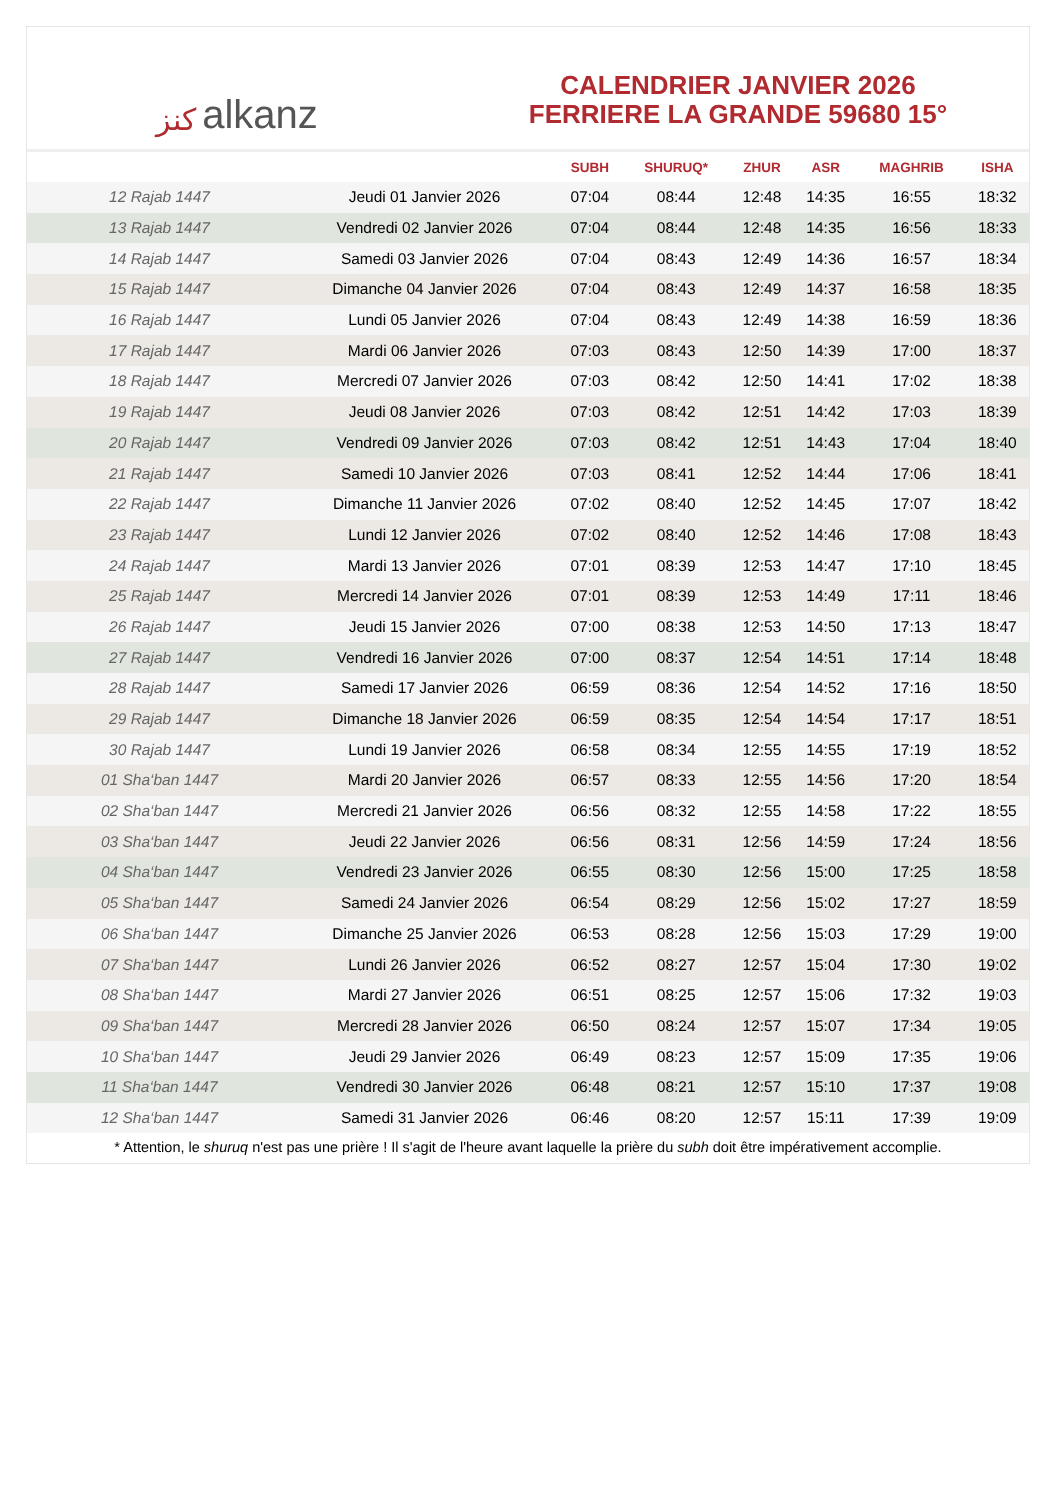ﻛﻨﺰ alkanz
CALENDRIER JANVIER 2026
FERRIERE LA GRANDE 59680 15°
| | | SUBH | SHURUQ* | ZHUR | ASR | MAGHRIB | ISHA |
| --- | --- | --- | --- | --- | --- | --- | --- |
| 12 Rajab 1447 | Jeudi 01 Janvier 2026 | 07:04 | 08:44 | 12:48 | 14:35 | 16:55 | 18:32 |
| 13 Rajab 1447 | Vendredi 02 Janvier 2026 | 07:04 | 08:44 | 12:48 | 14:35 | 16:56 | 18:33 |
| 14 Rajab 1447 | Samedi 03 Janvier 2026 | 07:04 | 08:43 | 12:49 | 14:36 | 16:57 | 18:34 |
| 15 Rajab 1447 | Dimanche 04 Janvier 2026 | 07:04 | 08:43 | 12:49 | 14:37 | 16:58 | 18:35 |
| 16 Rajab 1447 | Lundi 05 Janvier 2026 | 07:04 | 08:43 | 12:49 | 14:38 | 16:59 | 18:36 |
| 17 Rajab 1447 | Mardi 06 Janvier 2026 | 07:03 | 08:43 | 12:50 | 14:39 | 17:00 | 18:37 |
| 18 Rajab 1447 | Mercredi 07 Janvier 2026 | 07:03 | 08:42 | 12:50 | 14:41 | 17:02 | 18:38 |
| 19 Rajab 1447 | Jeudi 08 Janvier 2026 | 07:03 | 08:42 | 12:51 | 14:42 | 17:03 | 18:39 |
| 20 Rajab 1447 | Vendredi 09 Janvier 2026 | 07:03 | 08:42 | 12:51 | 14:43 | 17:04 | 18:40 |
| 21 Rajab 1447 | Samedi 10 Janvier 2026 | 07:03 | 08:41 | 12:52 | 14:44 | 17:06 | 18:41 |
| 22 Rajab 1447 | Dimanche 11 Janvier 2026 | 07:02 | 08:40 | 12:52 | 14:45 | 17:07 | 18:42 |
| 23 Rajab 1447 | Lundi 12 Janvier 2026 | 07:02 | 08:40 | 12:52 | 14:46 | 17:08 | 18:43 |
| 24 Rajab 1447 | Mardi 13 Janvier 2026 | 07:01 | 08:39 | 12:53 | 14:47 | 17:10 | 18:45 |
| 25 Rajab 1447 | Mercredi 14 Janvier 2026 | 07:01 | 08:39 | 12:53 | 14:49 | 17:11 | 18:46 |
| 26 Rajab 1447 | Jeudi 15 Janvier 2026 | 07:00 | 08:38 | 12:53 | 14:50 | 17:13 | 18:47 |
| 27 Rajab 1447 | Vendredi 16 Janvier 2026 | 07:00 | 08:37 | 12:54 | 14:51 | 17:14 | 18:48 |
| 28 Rajab 1447 | Samedi 17 Janvier 2026 | 06:59 | 08:36 | 12:54 | 14:52 | 17:16 | 18:50 |
| 29 Rajab 1447 | Dimanche 18 Janvier 2026 | 06:59 | 08:35 | 12:54 | 14:54 | 17:17 | 18:51 |
| 30 Rajab 1447 | Lundi 19 Janvier 2026 | 06:58 | 08:34 | 12:55 | 14:55 | 17:19 | 18:52 |
| 01 Sha‘ban 1447 | Mardi 20 Janvier 2026 | 06:57 | 08:33 | 12:55 | 14:56 | 17:20 | 18:54 |
| 02 Sha‘ban 1447 | Mercredi 21 Janvier 2026 | 06:56 | 08:32 | 12:55 | 14:58 | 17:22 | 18:55 |
| 03 Sha‘ban 1447 | Jeudi 22 Janvier 2026 | 06:56 | 08:31 | 12:56 | 14:59 | 17:24 | 18:56 |
| 04 Sha‘ban 1447 | Vendredi 23 Janvier 2026 | 06:55 | 08:30 | 12:56 | 15:00 | 17:25 | 18:58 |
| 05 Sha‘ban 1447 | Samedi 24 Janvier 2026 | 06:54 | 08:29 | 12:56 | 15:02 | 17:27 | 18:59 |
| 06 Sha‘ban 1447 | Dimanche 25 Janvier 2026 | 06:53 | 08:28 | 12:56 | 15:03 | 17:29 | 19:00 |
| 07 Sha‘ban 1447 | Lundi 26 Janvier 2026 | 06:52 | 08:27 | 12:57 | 15:04 | 17:30 | 19:02 |
| 08 Sha‘ban 1447 | Mardi 27 Janvier 2026 | 06:51 | 08:25 | 12:57 | 15:06 | 17:32 | 19:03 |
| 09 Sha‘ban 1447 | Mercredi 28 Janvier 2026 | 06:50 | 08:24 | 12:57 | 15:07 | 17:34 | 19:05 |
| 10 Sha‘ban 1447 | Jeudi 29 Janvier 2026 | 06:49 | 08:23 | 12:57 | 15:09 | 17:35 | 19:06 |
| 11 Sha‘ban 1447 | Vendredi 30 Janvier 2026 | 06:48 | 08:21 | 12:57 | 15:10 | 17:37 | 19:08 |
| 12 Sha‘ban 1447 | Samedi 31 Janvier 2026 | 06:46 | 08:20 | 12:57 | 15:11 | 17:39 | 19:09 |
* Attention, le shuruq n'est pas une prière ! Il s'agit de l'heure avant laquelle la prière du subh doit être impérativement accomplie.